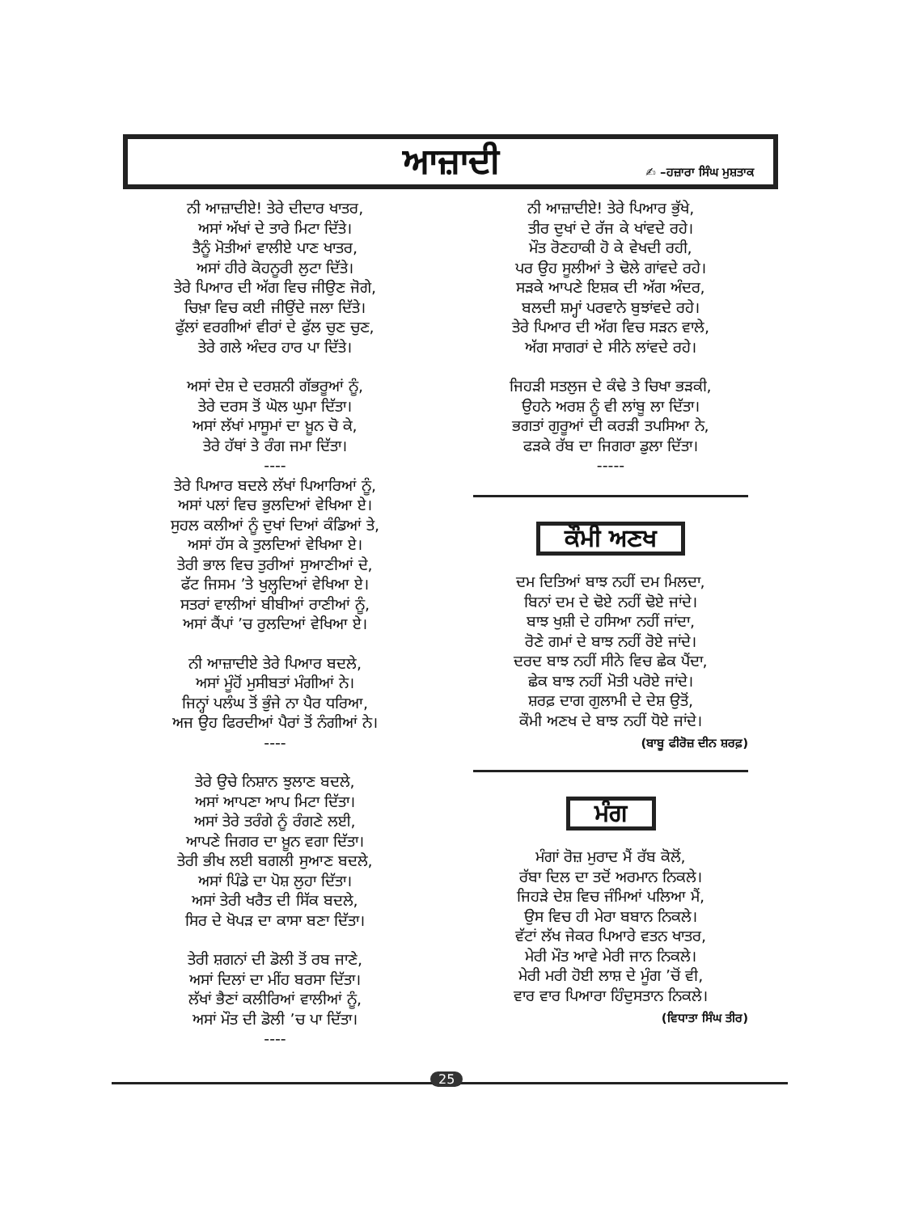ਆਜ਼ਾਦੀ
✍ –ਹਜ਼ਾਰਾ ਸਿੰਘ ਮੁਸ਼ਤਾਕ
ਨੀ ਆਜ਼ਾਦੀਏ! ਤੇਰੇ ਦੀਦਾਰ ਖਾਤਰ,
ਅਸਾਂ ਅੱਖਾਂ ਦੇ ਤਾਰੇ ਮਿਟਾ ਦਿੱਤੇ।
ਤੈਨੂੰ ਮੋਤੀਆਂ ਵਾਲੀਏ ਪਾਣ ਖਾਤਰ,
ਅਸਾਂ ਹੀਰੇ ਕੋਹਨੂਰੀ ਲੁਟਾ ਦਿੱਤੇ।
ਤੇਰੇ ਪਿਆਰ ਦੀ ਅੱਗ ਵਿਚ ਜੀਉਣ ਜੋਗੇ,
ਚਿਖ਼ਾ ਵਿਚ ਕਈ ਜੀਉਂਦੇ ਜਲਾ ਦਿੱਤੇ।
ਫੁੱਲਾਂ ਵਰਗੀਆਂ ਵੀਰਾਂ ਦੇ ਫੁੱਲ ਚੁਣ ਚੁਣ,
ਤੇਰੇ ਗਲੇ ਅੰਦਰ ਹਾਰ ਪਾ ਦਿੱਤੇ।
ਅਸਾਂ ਦੇਸ਼ ਦੇ ਦਰਸ਼ਨੀ ਗੱਭਰੂਆਂ ਨੂੰ,
ਤੇਰੇ ਦਰਸ ਤੋਂ ਘੋਲ ਘੁਮਾ ਦਿੱਤਾ।
ਅਸਾਂ ਲੱਖਾਂ ਮਾਸੂਮਾਂ ਦਾ ਖ਼ੂਨ ਚੋ ਕੇ,
ਤੇਰੇ ਹੱਥਾਂ ਤੇ ਰੰਗ ਜਮਾ ਦਿੱਤਾ।
----
ਤੇਰੇ ਪਿਆਰ ਬਦਲੇ ਲੱਖਾਂ ਪਿਆਰਿਆਂ ਨੂੰ,
ਅਸਾਂ ਪਲਾਂ ਵਿਚ ਭੁਲਦਿਆਂ ਵੇਖਿਆ ਏ।
ਸੁਹਲ ਕਲੀਆਂ ਨੂੰ ਦੁਖਾਂ ਦਿਆਂ ਕੰਡਿਆਂ ਤੇ,
ਅਸਾਂ ਹੱਸ ਕੇ ਤੁਲਦਿਆਂ ਵੇਖਿਆ ਏ।
ਤੇਰੀ ਭਾਲ ਵਿਚ ਤੁਰੀਆਂ ਸੁਆਣੀਆਂ ਦੇ,
ਫੱਟ ਜਿਸਮ ’ਤੇ ਖੁਲ੍ਹਦਿਆਂ ਵੇਖਿਆ ਏ।
ਸਤਰਾਂ ਵਾਲੀਆਂ ਬੀਬੀਆਂ ਰਾਣੀਆਂ ਨੂੰ,
ਅਸਾਂ ਕੈਂਪਾਂ ’ਚ ਰੁਲਦਿਆਂ ਵੇਖਿਆ ਏ।
ਨੀ ਆਜ਼ਾਦੀਏ ਤੇਰੇ ਪਿਆਰ ਬਦਲੇ,
ਅਸਾਂ ਮੂੰਹੋਂ ਮੁਸੀਬਤਾਂ ਮੰਗੀਆਂ ਨੇ।
ਜਿਨ੍ਹਾਂ ਪਲੰਘ ਤੋਂ ਭੁੰਜੇ ਨਾ ਪੈਰ ਧਰਿਆ,
ਅਜ ਉਹ ਫਿਰਦੀਆਂ ਪੈਰਾਂ ਤੋਂ ਨੰਗੀਆਂ ਨੇ।
----
ਤੇਰੇ ਉਚੇ ਨਿਸ਼ਾਨ ਝੁਲਾਣ ਬਦਲੇ,
ਅਸਾਂ ਆਪਣਾ ਆਪ ਮਿਟਾ ਦਿੱਤਾ।
ਅਸਾਂ ਤੇਰੇ ਤਰੰਗੇ ਨੂੰ ਰੰਗਣੇ ਲਈ,
ਆਪਣੇ ਜਿਗਰ ਦਾ ਖ਼ੂਨ ਵਗਾ ਦਿੱਤਾ।
ਤੇਰੀ ਭੀਖ ਲਈ ਬਗਲੀ ਸੁਆਣ ਬਦਲੇ,
ਅਸਾਂ ਪਿੰਡੇ ਦਾ ਪੋਸ਼ ਲੁਹਾ ਦਿੱਤਾ।
ਅਸਾਂ ਤੇਰੀ ਖਰੈਤ ਦੀ ਸਿੱਕ ਬਦਲੇ,
ਸਿਰ ਦੇ ਖੋਪੜ ਦਾ ਕਾਸਾ ਬਣਾ ਦਿੱਤਾ।
ਤੇਰੀ ਸ਼ਗਨਾਂ ਦੀ ਡੋਲੀ ਤੋਂ ਰਬ ਜਾਣੇ,
ਅਸਾਂ ਦਿਲਾਂ ਦਾ ਮੀਂਹ ਬਰਸਾ ਦਿੱਤਾ।
ਲੱਖਾਂ ਭੈਣਾਂ ਕਲੀਰਿਆਂ ਵਾਲੀਆਂ ਨੂੰ,
ਅਸਾਂ ਮੌਤ ਦੀ ਡੋਲੀ ’ਚ ਪਾ ਦਿੱਤਾ।
----
ਨੀ ਆਜ਼ਾਦੀਏ! ਤੇਰੇ ਪਿਆਰ ਭੁੱਖੇ,
ਤੀਰ ਦੁਖਾਂ ਦੇ ਰੱਜ ਕੇ ਖਾਂਵਦੇ ਰਹੇ।
ਮੌਤ ਰੋਣਹਾਕੀ ਹੋ ਕੇ ਵੇਖਦੀ ਰਹੀ,
ਪਰ ਉਹ ਸੂਲੀਆਂ ਤੇ ਢੋਲੇ ਗਾਂਵਦੇ ਰਹੇ।
ਸੜਕੇ ਆਪਣੇ ਇਸ਼ਕ ਦੀ ਅੱਗ ਅੰਦਰ,
ਬਲਦੀ ਸ਼ਮ੍ਹਾਂ ਪਰਵਾਨੇ ਬੁਝਾਂਵਦੇ ਰਹੇ।
ਤੇਰੇ ਪਿਆਰ ਦੀ ਅੱਗ ਵਿਚ ਸੜਨ ਵਾਲੇ,
ਅੱਗ ਸਾਗਰਾਂ ਦੇ ਸੀਨੇ ਲਾਂਵਦੇ ਰਹੇ।
ਜਿਹੜੀ ਸਤਲੁਜ ਦੇ ਕੰਢੇ ਤੇ ਚਿਖਾ ਭੜਕੀ,
ਉਹਨੇ ਅਰਸ਼ ਨੂੰ ਵੀ ਲਾਂਬੂ ਲਾ ਦਿੱਤਾ।
ਭਗਤਾਂ ਗੁਰੂਆਂ ਦੀ ਕਰੜੀ ਤਪਸਿਆ ਨੇ,
ਫੜਕੇ ਰੱਬ ਦਾ ਜਿਗਰਾ ਡੁਲਾ ਦਿੱਤਾ।
-----
ਕੌਮੀ ਅਣਖ
ਦਮ ਦਿਤਿਆਂ ਬਾਝ ਨਹੀਂ ਦਮ ਮਿਲਦਾ,
ਬਿਨਾਂ ਦਮ ਦੇ ਢੋਏ ਨਹੀਂ ਢੋਏ ਜਾਂਦੇ।
ਬਾਝ ਖੁਸ਼ੀ ਦੇ ਹਸਿਆ ਨਹੀਂ ਜਾਂਦਾ,
ਰੋਣੇ ਗਮਾਂ ਦੇ ਬਾਝ ਨਹੀਂ ਰੋਏ ਜਾਂਦੇ।
ਦਰਦ ਬਾਝ ਨਹੀਂ ਸੀਨੇ ਵਿਚ ਛੇਕ ਪੈਂਦਾ,
ਛੇਕ ਬਾਝ ਨਹੀਂ ਮੋਤੀ ਪਰੋਏ ਜਾਂਦੇ।
ਸ਼ਰਫ਼ ਦਾਗ ਗੁਲਾਮੀ ਦੇ ਦੇਸ਼ ਉਤੋਂ,
ਕੌਮੀ ਅਣਖ ਦੇ ਬਾਝ ਨਹੀਂ ਧੋਏ ਜਾਂਦੇ।
(ਬਾਬੂ ਫੀਰੋਜ਼ ਦੀਨ ਸ਼ਰਫ਼)
ਮੰਗ
ਮੰਗਾਂ ਰੋਜ਼ ਮੁਰਾਦ ਮੈਂ ਰੱਬ ਕੋਲੋਂ,
ਰੱਬਾ ਦਿਲ ਦਾ ਤਦੋਂ ਅਰਮਾਨ ਨਿਕਲੇ।
ਜਿਹੜੇ ਦੇਸ਼ ਵਿਚ ਜੰਮਿਆਂ ਪਲਿਆ ਮੈਂ,
ਉਸ ਵਿਚ ਹੀ ਮੇਰਾ ਬਬਾਨ ਨਿਕਲੇ।
ਵੱਟਾਂ ਲੱਖ ਜੇਕਰ ਪਿਆਰੇ ਵਤਨ ਖਾਤਰ,
ਮੇਰੀ ਮੌਤ ਆਵੇ ਮੇਰੀ ਜਾਨ ਨਿਕਲੇ।
ਮੇਰੀ ਮਰੀ ਹੋਈ ਲਾਸ਼ ਦੇ ਮੂੰਗ ’ਚੋਂ ਵੀ,
ਵਾਰ ਵਾਰ ਪਿਆਰਾ ਹਿੰਦੁਸਤਾਨ ਨਿਕਲੇ।
(ਵਿਧਾਤਾ ਸਿੰਘ ਤੀਰ)
25